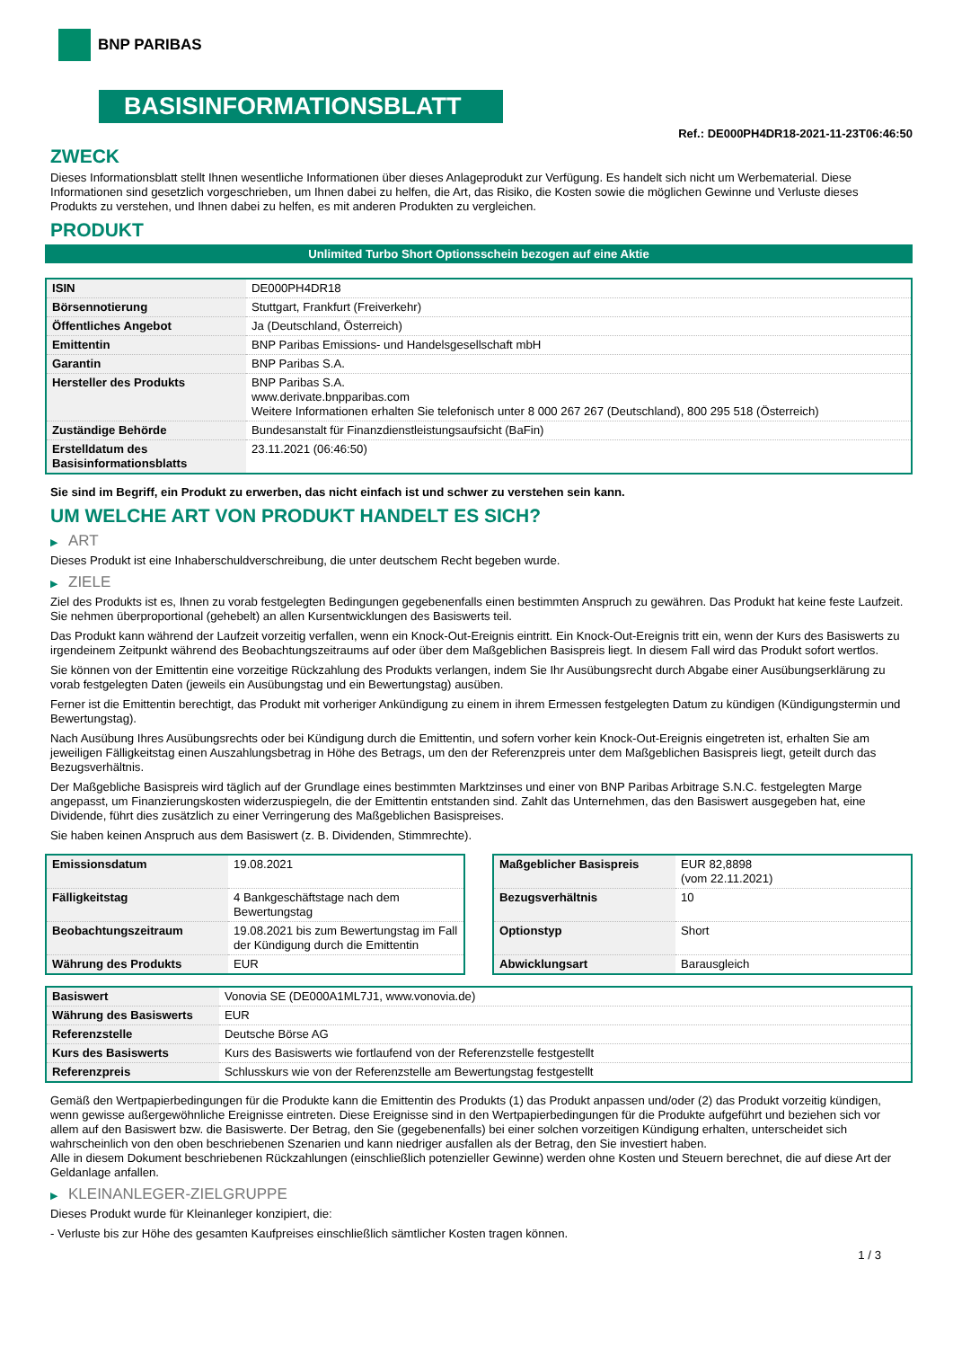BNP PARIBAS
BASISINFORMATIONSBLATT
Ref.: DE000PH4DR18-2021-11-23T06:46:50
ZWECK
Dieses Informationsblatt stellt Ihnen wesentliche Informationen über dieses Anlageprodukt zur Verfügung. Es handelt sich nicht um Werbematerial. Diese Informationen sind gesetzlich vorgeschrieben, um Ihnen dabei zu helfen, die Art, das Risiko, die Kosten sowie die möglichen Gewinne und Verluste dieses Produkts zu verstehen, und Ihnen dabei zu helfen, es mit anderen Produkten zu vergleichen.
PRODUKT
Unlimited Turbo Short Optionsschein bezogen auf eine Aktie
| ISIN | DE000PH4DR18 |
| Börsennotierung | Stuttgart, Frankfurt (Freiverkehr) |
| Öffentliches Angebot | Ja (Deutschland, Österreich) |
| Emittentin | BNP Paribas Emissions- und Handelsgesellschaft mbH |
| Garantin | BNP Paribas S.A. |
| Hersteller des Produkts | BNP Paribas S.A. www.derivate.bnpparibas.com Weitere Informationen erhalten Sie telefonisch unter 8 000 267 267 (Deutschland), 800 295 518 (Österreich) |
| Zuständige Behörde | Bundesanstalt für Finanzdienstleistungsaufsicht (BaFin) |
| Erstelldatum des Basisinformationsblatts | 23.11.2021 (06:46:50) |
Sie sind im Begriff, ein Produkt zu erwerben, das nicht einfach ist und schwer zu verstehen sein kann.
UM WELCHE ART VON PRODUKT HANDELT ES SICH?
▶ ART
Dieses Produkt ist eine Inhaberschuldverschreibung, die unter deutschem Recht begeben wurde.
▶ ZIELE
Ziel des Produkts ist es, Ihnen zu vorab festgelegten Bedingungen gegebenenfalls einen bestimmten Anspruch zu gewähren. Das Produkt hat keine feste Laufzeit. Sie nehmen überproportional (gehebelt) an allen Kursentwicklungen des Basiswerts teil.
Das Produkt kann während der Laufzeit vorzeitig verfallen, wenn ein Knock-Out-Ereignis eintritt. Ein Knock-Out-Ereignis tritt ein, wenn der Kurs des Basiswerts zu irgendeinem Zeitpunkt während des Beobachtungszeitraums auf oder über dem Maßgeblichen Basispreis liegt. In diesem Fall wird das Produkt sofort wertlos.
Sie können von der Emittentin eine vorzeitige Rückzahlung des Produkts verlangen, indem Sie Ihr Ausübungsrecht durch Abgabe einer Ausübungserklärung zu vorab festgelegten Daten (jeweils ein Ausübungstag und ein Bewertungstag) ausüben.
Ferner ist die Emittentin berechtigt, das Produkt mit vorheriger Ankündigung zu einem in ihrem Ermessen festgelegten Datum zu kündigen (Kündigungstermin und Bewertungstag).
Nach Ausübung Ihres Ausübungsrechts oder bei Kündigung durch die Emittentin, und sofern vorher kein Knock-Out-Ereignis eingetreten ist, erhalten Sie am jeweiligen Fälligkeitstag einen Auszahlungsbetrag in Höhe des Betrags, um den der Referenzpreis unter dem Maßgeblichen Basispreis liegt, geteilt durch das Bezugsverhältnis.
Der Maßgebliche Basispreis wird täglich auf der Grundlage eines bestimmten Marktzinses und einer von BNP Paribas Arbitrage S.N.C. festgelegten Marge angepasst, um Finanzierungskosten widerzuspiegeln, die der Emittentin entstanden sind. Zahlt das Unternehmen, das den Basiswert ausgegeben hat, eine Dividende, führt dies zusätzlich zu einer Verringerung des Maßgeblichen Basispreises.
Sie haben keinen Anspruch aus dem Basiswert (z. B. Dividenden, Stimmrechte).
| Emissionsdatum | 19.08.2021 |
| Fälligkeitstag | 4 Bankgeschäftstage nach dem Bewertungstag |
| Beobachtungszeitraum | 19.08.2021 bis zum Bewertungstag im Fall der Kündigung durch die Emittentin |
| Währung des Produkts | EUR |
| Maßgeblicher Basispreis | EUR 82,8898 (vom 22.11.2021) |
| Bezugsverhältnis | 10 |
| Optionstyp | Short |
| Abwicklungsart | Barausgleich |
| Basiswert | Vonovia SE (DE000A1ML7J1, www.vonovia.de) |
| Währung des Basiswerts | EUR |
| Referenzstelle | Deutsche Börse AG |
| Kurs des Basiswerts | Kurs des Basiswerts wie fortlaufend von der Referenzstelle festgestellt |
| Referenzpreis | Schlusskurs wie von der Referenzstelle am Bewertungstag festgestellt |
Gemäß den Wertpapierbedingungen für die Produkte kann die Emittentin des Produkts (1) das Produkt anpassen und/oder (2) das Produkt vorzeitig kündigen, wenn gewisse außergewöhnliche Ereignisse eintreten. Diese Ereignisse sind in den Wertpapierbedingungen für die Produkte aufgeführt und beziehen sich vor allem auf den Basiswert bzw. die Basiswerte. Der Betrag, den Sie (gegebenenfalls) bei einer solchen vorzeitigen Kündigung erhalten, unterscheidet sich wahrscheinlich von den oben beschriebenen Szenarien und kann niedriger ausfallen als der Betrag, den Sie investiert haben.
Alle in diesem Dokument beschriebenen Rückzahlungen (einschließlich potenzieller Gewinne) werden ohne Kosten und Steuern berechnet, die auf diese Art der Geldanlage anfallen.
▶ KLEINANLEGER-ZIELGRUPPE
Dieses Produkt wurde für Kleinanleger konzipiert, die:
- Verluste bis zur Höhe des gesamten Kaufpreises einschließlich sämtlicher Kosten tragen können.
1 / 3